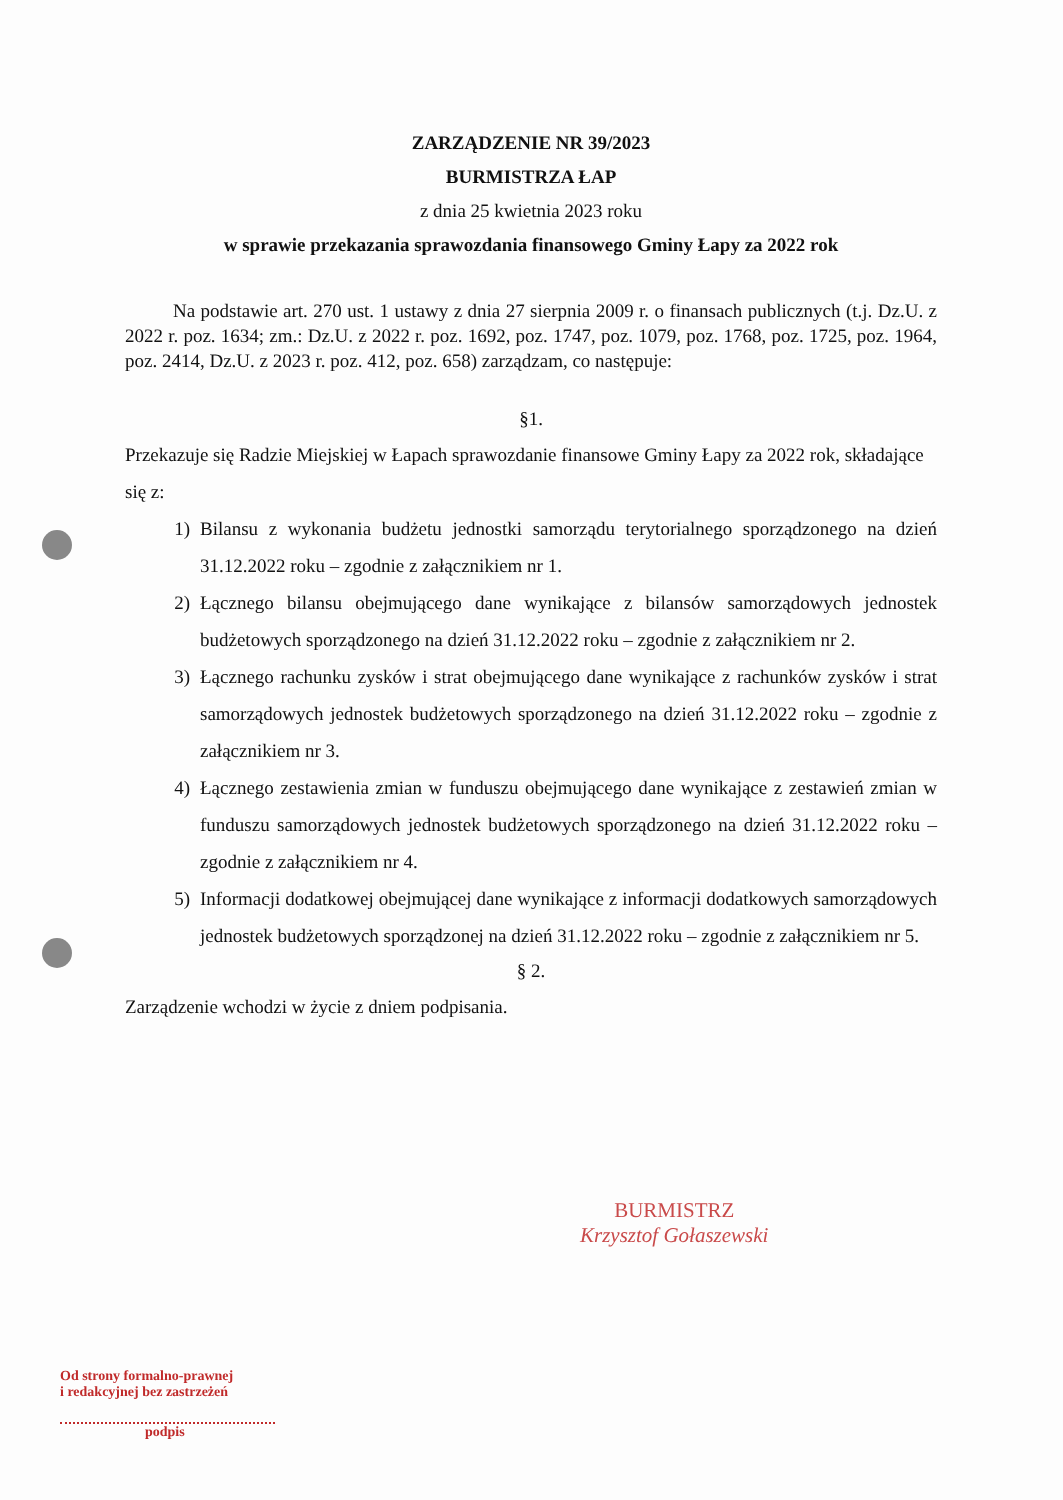ZARZĄDZENIE NR 39/2023
BURMISTRZA ŁAP
z dnia 25 kwietnia 2023 roku
w sprawie przekazania sprawozdania finansowego Gminy Łapy za 2022 rok
Na podstawie art. 270 ust. 1 ustawy z dnia 27 sierpnia 2009 r. o finansach publicznych (t.j. Dz.U. z 2022 r. poz. 1634; zm.: Dz.U. z 2022 r. poz. 1692, poz. 1747, poz. 1079, poz. 1768, poz. 1725, poz. 1964, poz. 2414, Dz.U. z 2023 r. poz. 412, poz. 658) zarządzam, co następuje:
§1.
Przekazuje się Radzie Miejskiej w Łapach sprawozdanie finansowe Gminy Łapy za 2022 rok, składające się z:
1) Bilansu z wykonania budżetu jednostki samorządu terytorialnego sporządzonego na dzień 31.12.2022 roku – zgodnie z załącznikiem nr 1.
2) Łącznego bilansu obejmującego dane wynikające z bilansów samorządowych jednostek budżetowych sporządzonego na dzień 31.12.2022 roku – zgodnie z załącznikiem nr 2.
3) Łącznego rachunku zysków i strat obejmującego dane wynikające z rachunków zysków i strat samorządowych jednostek budżetowych sporządzonego na dzień 31.12.2022 roku – zgodnie z załącznikiem nr 3.
4) Łącznego zestawienia zmian w funduszu obejmującego dane wynikające z zestawień zmian w funduszu samorządowych jednostek budżetowych sporządzonego na dzień 31.12.2022 roku – zgodnie z załącznikiem nr 4.
5) Informacji dodatkowej obejmującej dane wynikające z informacji dodatkowych samorządowych jednostek budżetowych sporządzonej na dzień 31.12.2022 roku – zgodnie z załącznikiem nr 5.
§ 2.
Zarządzenie wchodzi w życie z dniem podpisania.
BURMISTRZ
Krzysztof Gołaszewski
Od strony formalno-prawnej
i redakcyjnej bez zastrzeżeń
podpis